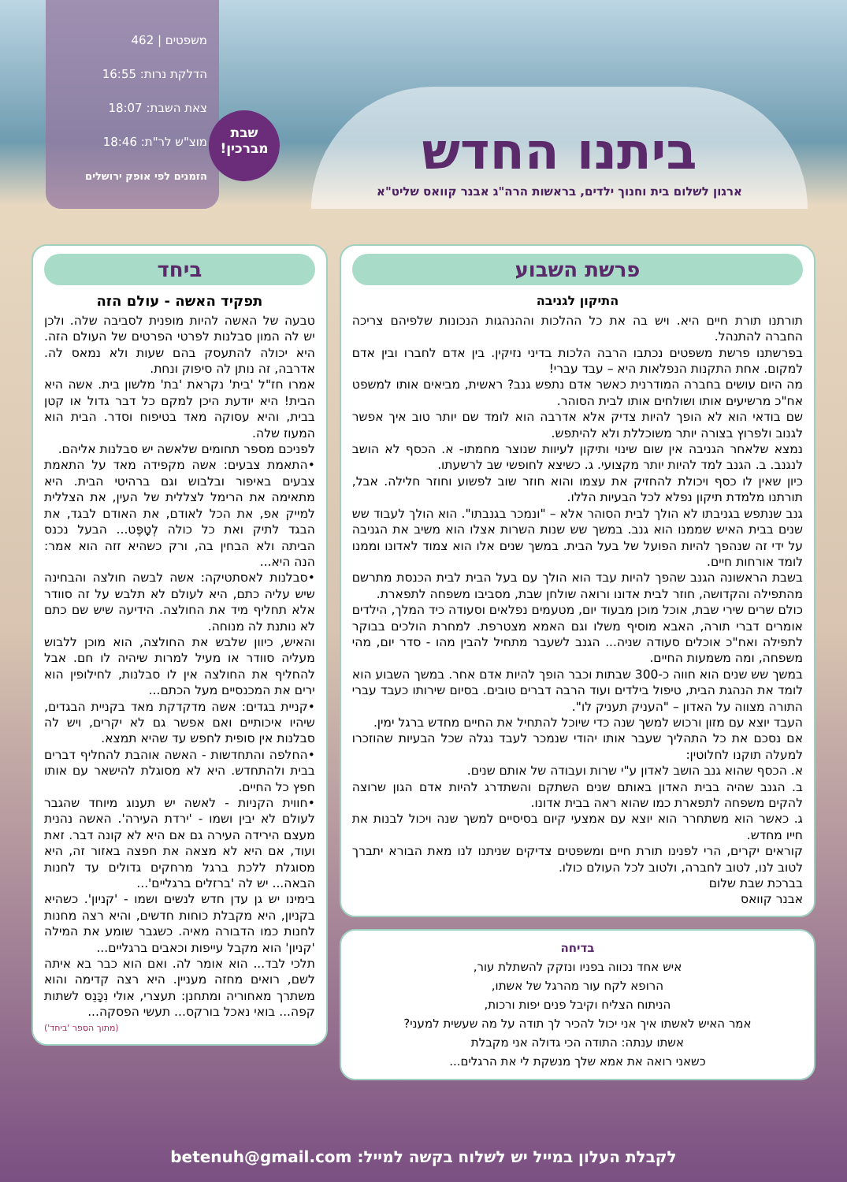משפטים | 462
הדלקת נרות: 16:55
צאת השבת: 18:07
מוצ"ש לר"ת: 18:46
הזמנים לפי אופק ירושלים
שבת
מברכין!
ביתנו החדש
ארגון לשלום בית וחנוך ילדים, בראשות הרה"ג אבנר קוואס שליט"א
פרשת השבוע
התיקון לגניבה
תורתנו תורת חיים היא. ויש בה את כל ההלכות וההנהגות הנכונות שלפיהם צריכה החברה להתנהל.
בפרשתנו פרשת משפטים נכתבו הרבה הלכות בדיני נזיקין. בין אדם לחברו ובין אדם למקום. אחת התקנות הנפלאות היא – עבד עברי!
מה היום עושים בחברה המודרנית כאשר אדם נתפש גנב? ראשית, מביאים אותו למשפט אח"כ מרשיעים אותו ושולחים אותו לבית הסוהר.
שם בודאי הוא לא הופך להיות צדיק אלא אדרבה הוא לומד שם יותר טוב איך אפשר לגנוב ולפרוץ בצורה יותר משוכללת ולא להיתפש.
נמצא שלאחר הגניבה אין שום שינוי ותיקון לעיוות שנוצר מחמתו- א. הכסף לא הושב לנגנב. ב. הגנב למד להיות יותר מקצועי. ג. כשיצא לחופשי שב לרשעתו.
כיון שאין לו כסף ויכולת להחזיק את עצמו והוא חוזר שוב לפשוע וחוזר חלילה. אבל, תורתנו מלמדת תיקון נפלא לכל הבעיות הללו.
גנב שנתפש בגניבתו לא הולך לבית הסוהר אלא – "ונמכר בגנבתו". הוא הולך לעבוד שש שנים בבית האיש שממנו הוא גנב. במשך שש שנות השרות אצלו הוא משיב את הגניבה על ידי זה שנהפך להיות הפועל של בעל הבית. במשך שנים אלו הוא צמוד לאדונו וממנו לומד אורחות חיים.
בשבת הראשונה הגנב שהפך להיות עבד הוא הולך עם בעל הבית לבית הכנסת מתרשם מהתפילה והקדושה, חוזר לבית אדונו ורואה שולחן שבת, מסביבו משפחה לתפארת.
כולם שרים שירי שבת, אוכל מוכן מבעוד יום, מטעמים נפלאים וסעודה כיד המלך, הילדים אומרים דברי תורה, האבא מוסיף משלו וגם האמא מצטרפת. למחרת הולכים בבוקר לתפילה ואח"כ אוכלים סעודה שניה... הגנב לשעבר מתחיל להבין מהו - סדר יום, מהי משפחה, ומה משמעות החיים.
במשך שש שנים הוא חווה כ-300 שבתות וכבר הופך להיות אדם אחר. במשך השבוע הוא לומד את הנהגת הבית, טיפול בילדים ועוד הרבה דברים טובים. בסיום שירותו כעבד עברי התורה מצווה על האדון – "העניק תעניק לו".
העבד יוצא עם מזון ורכוש למשך שנה כדי שיוכל להתחיל את החיים מחדש ברגל ימין.
אם נסכם את כל התהליך שעבר אותו יהודי שנמכר לעבד נגלה שכל הבעיות שהוזכרו למעלה תוקנו לחלוטין:
א. הכסף שהוא גנב הושב לאדון ע"י שרות ועבודה של אותם שנים.
ב. הגנב שהיה בבית האדון באותם שנים השתקם והשתדרג להיות אדם הגון שרוצה להקים משפחה לתפארת כמו שהוא ראה בבית אדונו.
ג. כאשר הוא משתחרר הוא יוצא עם אמצעי קיום בסיסיים למשך שנה ויכול לבנות את חייו מחדש.
קוראים יקרים, הרי לפנינו תורת חיים ומשפטים צדיקים שניתנו לנו מאת הבורא יתברך לטוב לנו, לטוב לחברה, ולטוב לכל העולם כולו.
בברכת שבת שלום
אבנר קוואס
בדיחה
איש אחד נכווה בפניו ונזקק להשתלת עור,
הרופא לקח עור מהרגל של אשתו,
הניתוח הצליח וקיבל פנים יפות ורכות,
אמר האיש לאשתו איך אני יכול להכיר לך תודה על מה שעשית למעני?
אשתו ענתה: התודה הכי גדולה אני מקבלת
כשאני רואה את אמא שלך מנשקת לי את הרגלים...
ביחד
תפקיד האשה - עולם הזה
טבעה של האשה להיות מופנית לסביבה שלה. ולכן יש לה המון סבלנות לפרטי הפרטים של העולם הזה. היא יכולה להתעסק בהם שעות ולא נמאס לה. אדרבה, זה נותן לה סיפוק ונחת.
אמרו חז"ל 'בית' נקראת 'בת' מלשון בית. אשה היא הבית! היא יודעת היכן למקם כל דבר גדול או קטן בבית, והיא עסוקה מאד בטיפוח וסדר. הבית הוא המעוז שלה.
לפניכם מספר תחומים שלאשה יש סבלנות אליהם.
•התאמת צבעים: אשה מקפידה מאד על התאמת צבעים באיפור ובלבוש וגם ברהיטי הבית. היא מתאימה את הרימל לצללית של העין, את הצללית למייק אפ, את הכל לאודם, את האודם לבגד, את הבגד לתיק ואת כל כולה לְטָפֶּט... הבעל נכנס הביתה ולא הבחין בה, ורק כשהיא זזה הוא אמר: הנה היא...
•סבלנות לאסתטיקה: אשה לבשה חולצה והבחינה שיש עליה כתם, היא לעולם לא תלבש על זה סוודר אלא תחליף מיד את החולצה. הידיעה שיש שם כתם לא נותנת לה מנוחה.
והאיש, כיוון שלבש את החולצה, הוא מוכן ללבוש מעליה סוודר או מעיל למרות שיהיה לו חם. אבל להחליף את החולצה אין לו סבלנות, לחילופין הוא ירים את המכנסיים מעל הכתם...
•קניית בגדים: אשה מדקדקת מאד בקניית הבגדים, שיהיו איכותיים ואם אפשר גם לא יקרים, ויש לה סבלנות אין סופית לחפש עד שהיא תמצא.
•החלפה והתחדשות - האשה אוהבת להחליף דברים בבית ולהתחדש. היא לא מסוגלת להישאר עם אותו חפץ כל החיים.
•חווית הקניות - לאשה יש תענוג מיוחד שהגבר לעולם לא יבין ושמו - 'ירדת העירה'. האשה נהנית מעצם הירידה העירה גם אם היא לא קונה דבר. זאת ועוד, אם היא לא מצאה את חפצה באזור זה, היא מסוגלת ללכת ברגל מרחקים גדולים עד לחנות הבאה... יש לה 'ברזלים ברגליים'...
בימינו יש גן עדן חדש לנשים ושמו - 'קניון'. כשהיא בקניון, היא מקבלת כוחות חדשים, והיא רצה מחנות לחנות כמו הדבורה מאיה. כשגבר שומע את המילה 'קניון' הוא מקבל עייפות וכאבים ברגליים...
תלכי לבד... הוא אומר לה. ואם הוא כבר בא איתה לשם, רואים מחזה מעניין. היא רצה קדימה והוא משתרך מאחוריה ומתחנן: תעצרי, אולי נִכָּנֵס לשתות קפה... בואי נאכל בורקס... תעשי הפסקה...
(מתוך הספר 'ביחד')
לקבלת העלון במייל יש לשלוח בקשה למייל: betenuh@gmail.com